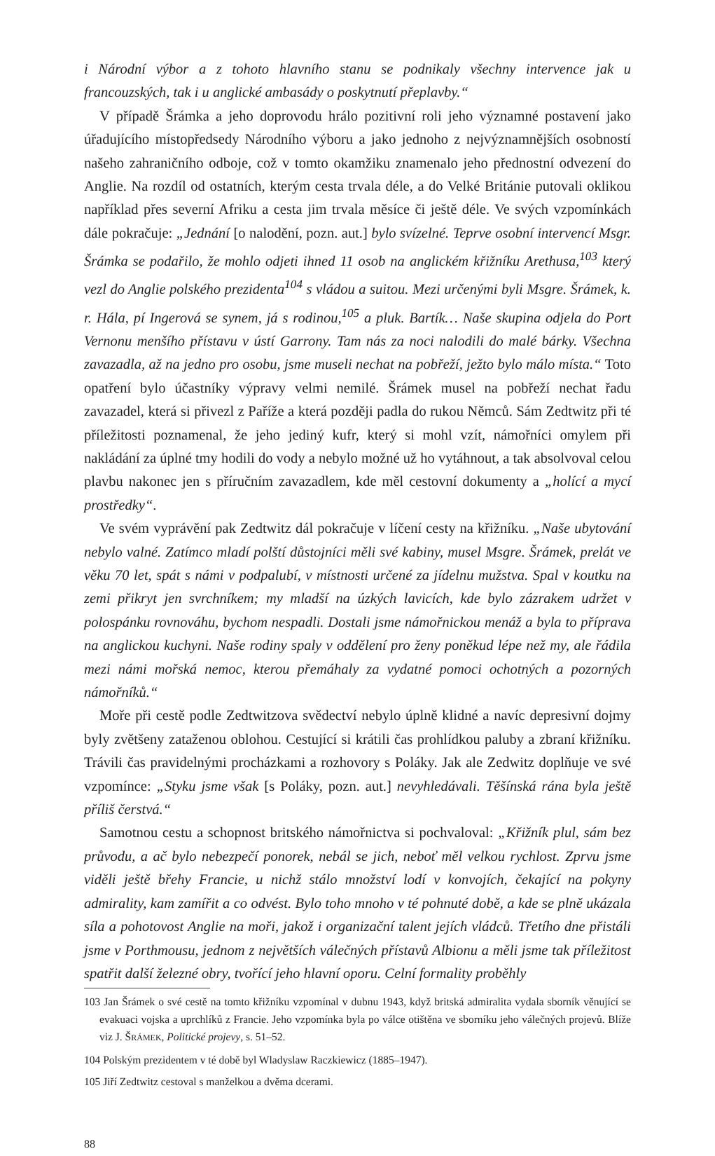i Národní výbor a z tohoto hlavního stanu se podnikaly všechny intervence jak u francouzských, tak i u anglické ambasády o poskytnutí přeplavby.“
V případě Šrámka a jeho doprovodu hrálo pozitivní roli jeho významné postavení jako úřadujícího místopředsedy Národního výboru a jako jednoho z nejvýznamnějších osobností našeho zahraničního odboje, což v tomto okamžiku znamenalo jeho přednostní odvezení do Anglie. Na rozdíl od ostatních, kterým cesta trvala déle, a do Velké Británie putovali oklikou například přes severní Afriku a cesta jim trvala měsíce či ještě déle. Ve svých vzpomínkách dále pokračuje: „Jednání [o nalodění, pozn. aut.] bylo svízelné. Teprve osobní intervencí Msgr. Šrámka se podařilo, že mohlo odjeti ihned 11 osob na anglickém křižníku Arethusa,<sup>103</sup> který vezl do Anglie polského prezidenta<sup>104</sup> s vládou a suitou. Mezi určenými byli Msgre. Šrámek, k. r. Hála, pí Ingerová se synem, já s rodinou,<sup>105</sup> a pluk. Bartík… Naše skupina odjela do Port Vernonu menšího přístavu v ústí Garrony. Tam nás za noci nalodili do malé bárky. Všechna zavazadla, až na jedno pro osobu, jsme museli nechat na pobřeží, ježto bylo málo místa.“ Toto opatření bylo účastníky výpravy velmi nemilé. Šrámek musel na pobřeží nechat řadu zavazadel, která si přivezl z Paříže a která později padla do rukou Němců. Sám Zedtwitz při té příležitosti poznamenal, že jeho jediný kufr, který si mohl vzít, námořníci omylem při nakládání za úplné tmy hodili do vody a nebylo možné už ho vytáhnout, a tak absolvoval celou plavbu nakonec jen s příručním zavazadlem, kde měl cestovní dokumenty a „holící a mycí prostředky“.
Ve svém vyprávění pak Zedtwitz dál pokračuje v líčení cesty na křižníku. „Naše ubytování nebylo valné. Zatímco mladí polští důstojníci měli své kabiny, musel Msgre. Šrámek, prelát ve věku 70 let, spát s námi v podpalubí, v místnosti určené za jídelnu mužstva. Spal v koutku na zemi přikryt jen svrchníkem; my mladší na úzkých lavicích, kde bylo zázrakem udržet v polospánku rovnováhu, bychom nespadli. Dostali jsme námořnickou menáž a byla to příprava na anglickou kuchyni. Naše rodiny spaly v oddělení pro ženy poněkud lépe než my, ale řádila mezi námi mořská nemoc, kterou přemáhaly za vydatné pomoci ochotných a pozorných námořníků.“
Moře při cestě podle Zedtwitzova svědectví nebylo úplně klidné a navíc depresivní dojmy byly zvětšeny zataženou oblohou. Cestující si krátili čas prohlídkou paluby a zbraní křižníku. Trávili čas pravidelnými procházkami a rozhovory s Poláky. Jak ale Zedwitz doplňuje ve své vzpomínce: „Styku jsme však [s Poláky, pozn. aut.] nevyhledávali. Těšínská rána byla ještě příliš čerstvá.“
Samotnou cestu a schopnost britského námořnictva si pochvaloval: „Křižník plul, sám bez průvodu, a ač bylo nebezpečí ponorek, nebál se jich, neboť měl velkou rychlost. Zprvu jsme viděli ještě břehy Francie, u nichž stálo množství lodí v konvojích, čekající na pokyny admirality, kam zamířit a co odvést. Bylo toho mnoho v té pohnuté době, a kde se plně ukázala síla a pohotovost Anglie na moři, jakož i organizační talent jejích vládců. Třetího dne přistáli jsme v Porthmousu, jednom z největších válečných přístavů Albionu a měli jsme tak příležitost spatřit další železné obry, tvořící jeho hlavní oporu. Celní formality proběhly
103 Jan Šrámek o své cestě na tomto křižníku vzpomínal v dubnu 1943, když britská admiralita vydala sborník věnující se evakuaci vojska a uprchlíků z Francie. Jeho vzpomínka byla po válce otištěna ve sborníku jeho válečných projevů. Blíže viz J. ŠRÁMEK, Politické projevy, s. 51–52.
104 Polským prezidentem v té době byl Wladyslaw Raczkiewicz (1885–1947).
105 Jiří Zedtwitz cestoval s manželkou a dvěma dcerami.
88